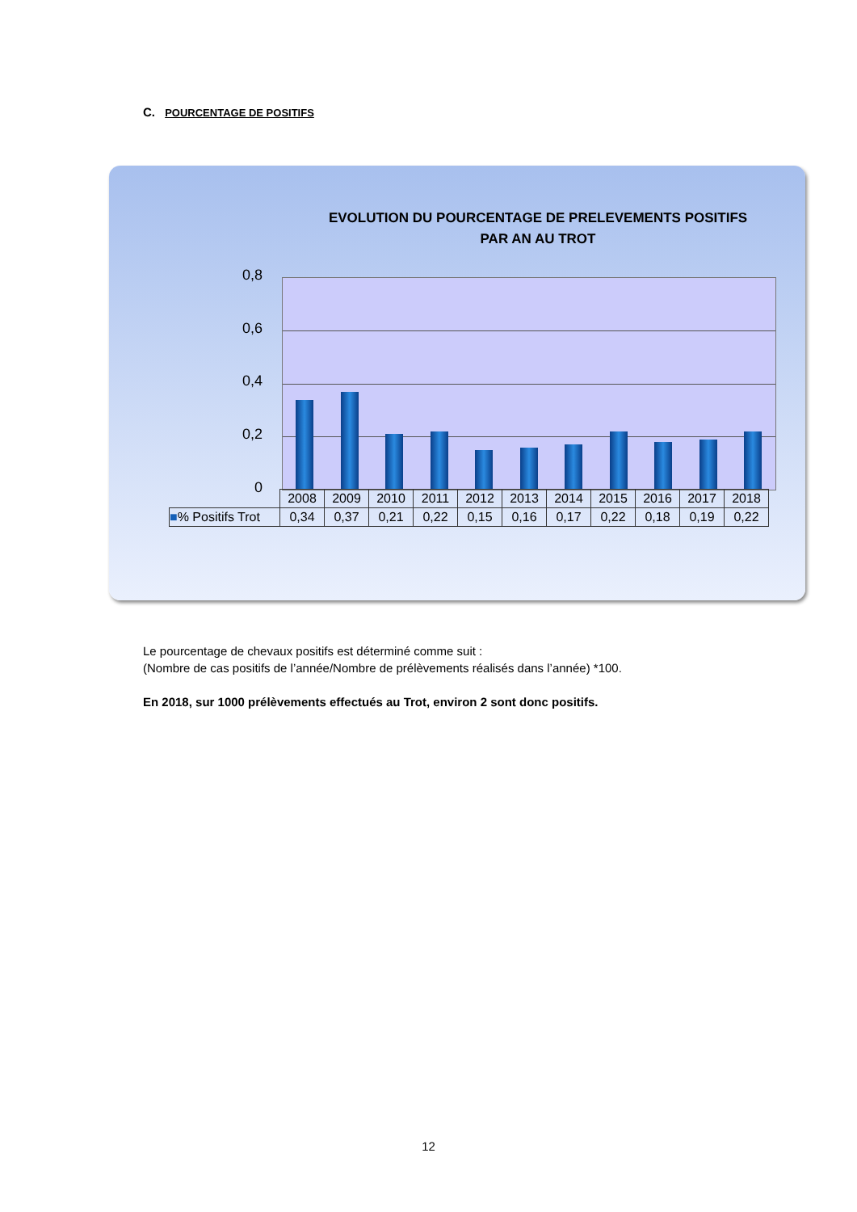C. POURCENTAGE DE POSITIFS
EVOLUTION DU POURCENTAGE DE PRELEVEMENTS POSITIFS
PAR AN AU TROT
0,8
0,6
0,4
0,2
0
| | 2008 | 2009 | 2010 | 2011 | 2012 | 2013 | 2014 | 2015 | 2016 | 2017 | 2018 |
| ■ % Positifs Trot | 0,34 | 0,37 | 0,21 | 0,22 | 0,15 | 0,16 | 0,17 | 0,22 | 0,18 | 0,19 | 0,22 |
Le pourcentage de chevaux positifs est déterminé comme suit :
(Nombre de cas positifs de l’année/Nombre de prélèvements réalisés dans l’année) *100.
En 2018, sur 1000 prélèvements effectués au Trot, environ 2 sont donc positifs.
12